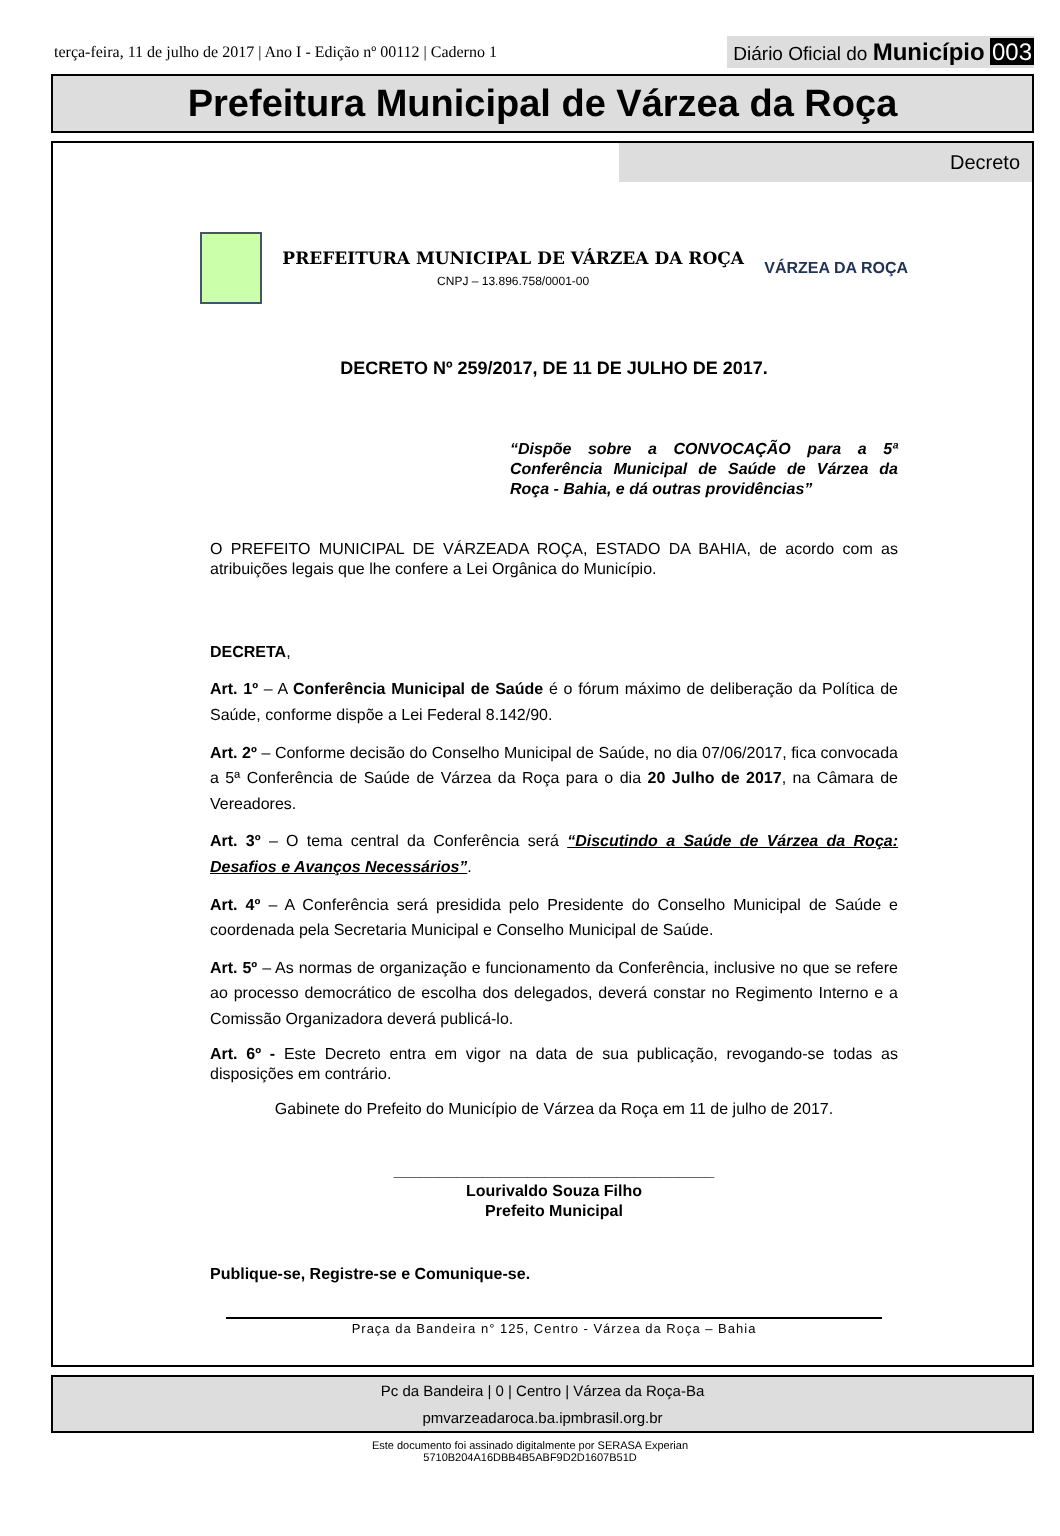terça-feira, 11 de julho de 2017 | Ano I - Edição nº 00112 | Caderno 1
Diário Oficial do Município 003
Prefeitura Municipal de Várzea da Roça
Decreto
PREFEITURA MUNICIPAL DE VÁRZEA DA ROÇA
CNPJ – 13.896.758/0001-00
VÁRZEA DA ROÇA
DECRETO Nº 259/2017, DE 11 DE JULHO DE 2017.
“Dispõe sobre a CONVOCAÇÃO para a 5ª Conferência Municipal de Saúde de Várzea da Roça - Bahia, e dá outras providências”
O PREFEITO MUNICIPAL DE VÁRZEADA ROÇA, ESTADO DA BAHIA, de acordo com as atribuições legais que lhe confere a Lei Orgânica do Município.
DECRETA,
Art. 1º – A Conferência Municipal de Saúde é o fórum máximo de deliberação da Política de Saúde, conforme dispõe a Lei Federal 8.142/90.
Art. 2º – Conforme decisão do Conselho Municipal de Saúde, no dia 07/06/2017, fica convocada a 5ª Conferência de Saúde de Várzea da Roça para o dia 20 Julho de 2017, na Câmara de Vereadores.
Art. 3º – O tema central da Conferência será “Discutindo a Saúde de Várzea da Roça: Desafios e Avanços Necessários”.
Art. 4º – A Conferência será presidida pelo Presidente do Conselho Municipal de Saúde e coordenada pela Secretaria Municipal e Conselho Municipal de Saúde.
Art. 5º – As normas de organização e funcionamento da Conferência, inclusive no que se refere ao processo democrático de escolha dos delegados, deverá constar no Regimento Interno e a Comissão Organizadora deverá publicá-lo.
Art. 6º - Este Decreto entra em vigor na data de sua publicação, revogando-se todas as disposições em contrário.
Gabinete do Prefeito do Município de Várzea da Roça em 11 de julho de 2017.
____________________________________
Lourivaldo Souza Filho
Prefeito Municipal
Publique-se, Registre-se e Comunique-se.
Praça da Bandeira n° 125, Centro - Várzea da Roça – Bahia
Pc da Bandeira | 0 | Centro | Várzea da Roça-Ba
pmvarzeadaroca.ba.ipmbrasil.org.br
Este documento foi assinado digitalmente por SERASA Experian
5710B204A16DBB4B5ABF9D2D1607B51D